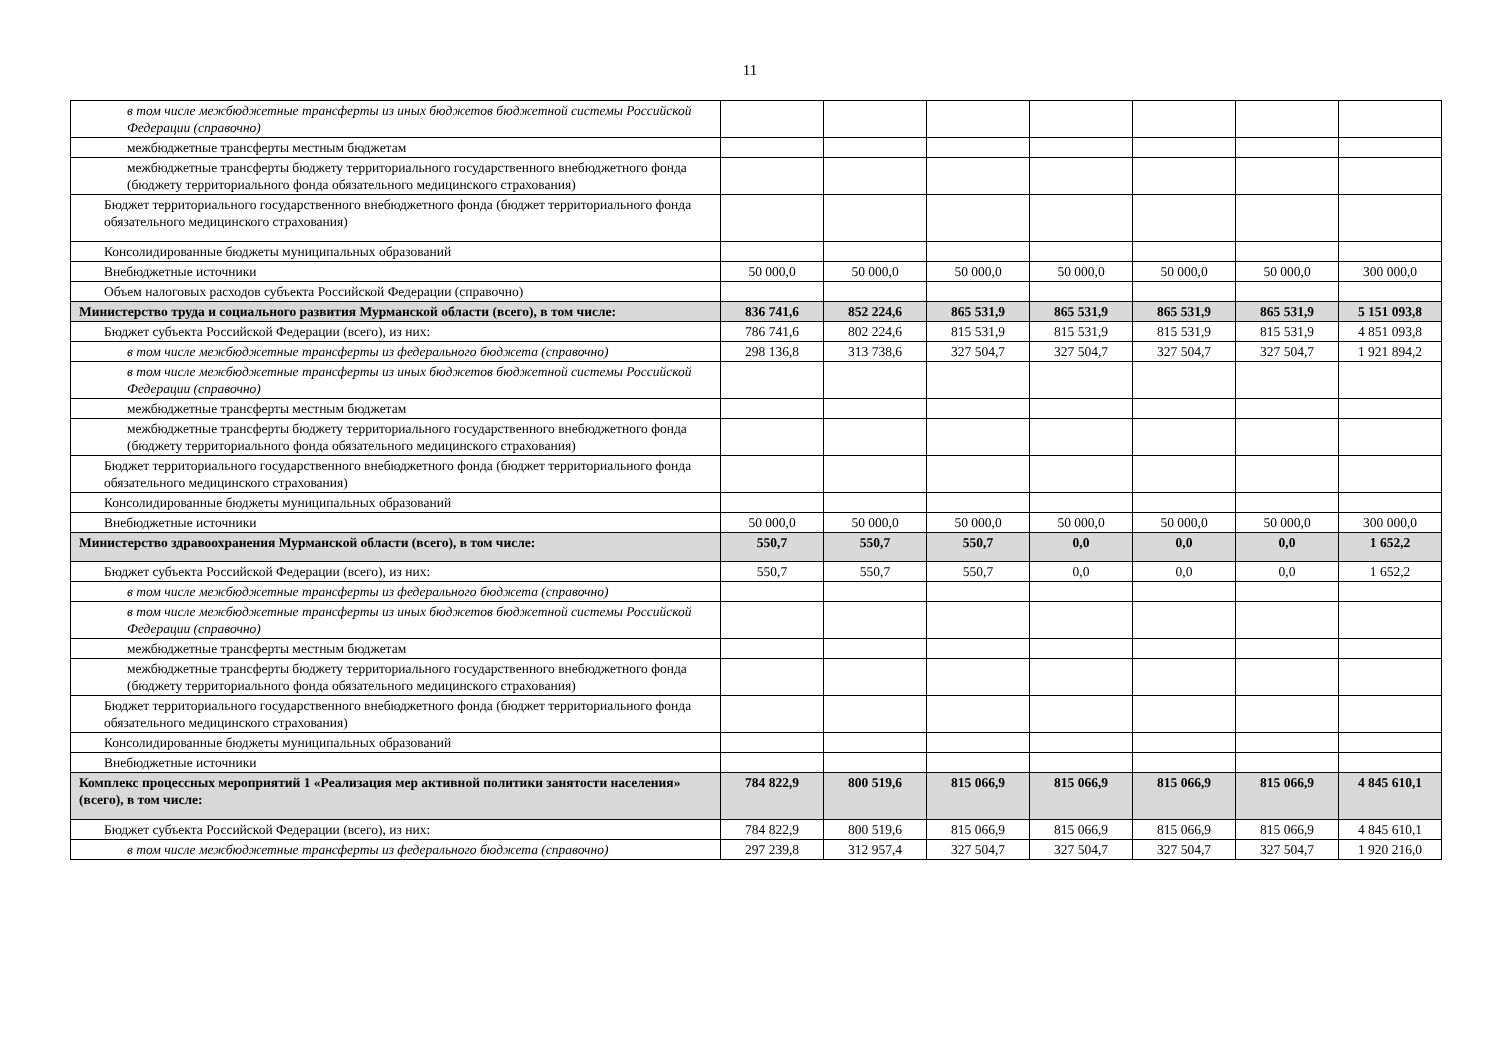11
| в том числе межбюджетные трансферты из иных бюджетов бюджетной системы Российской Федерации (справочно) | | | | | | | |
| межбюджетные трансферты местным бюджетам | | | | | | | |
| межбюджетные трансферты бюджету территориального государственного внебюджетного фонда (бюджету территориального фонда обязательного медицинского страхования) | | | | | | | |
| Бюджет территориального государственного внебюджетного фонда (бюджет территориального фонда обязательного медицинского страхования) | | | | | | | |
| Консолидированные бюджеты муниципальных образований | | | | | | | |
| Внебюджетные источники | 50 000,0 | 50 000,0 | 50 000,0 | 50 000,0 | 50 000,0 | 50 000,0 | 300 000,0 |
| Объем налоговых расходов субъекта Российской Федерации (справочно) | | | | | | | |
| Министерство труда и социального развития Мурманской области (всего), в том числе: | 836 741,6 | 852 224,6 | 865 531,9 | 865 531,9 | 865 531,9 | 865 531,9 | 5 151 093,8 |
| Бюджет субъекта Российской Федерации (всего), из них: | 786 741,6 | 802 224,6 | 815 531,9 | 815 531,9 | 815 531,9 | 815 531,9 | 4 851 093,8 |
| в том числе межбюджетные трансферты из федерального бюджета (справочно) | 298 136,8 | 313 738,6 | 327 504,7 | 327 504,7 | 327 504,7 | 327 504,7 | 1 921 894,2 |
| в том числе межбюджетные трансферты из иных бюджетов бюджетной системы Российской Федерации (справочно) | | | | | | | |
| межбюджетные трансферты местным бюджетам | | | | | | | |
| межбюджетные трансферты бюджету территориального государственного внебюджетного фонда (бюджету территориального фонда обязательного медицинского страхования) | | | | | | | |
| Бюджет территориального государственного внебюджетного фонда (бюджет территориального фонда обязательного медицинского страхования) | | | | | | | |
| Консолидированные бюджеты муниципальных образований | | | | | | | |
| Внебюджетные источники | 50 000,0 | 50 000,0 | 50 000,0 | 50 000,0 | 50 000,0 | 50 000,0 | 300 000,0 |
| Министерство здравоохранения Мурманской области (всего), в том числе: | 550,7 | 550,7 | 550,7 | 0,0 | 0,0 | 0,0 | 1 652,2 |
| Бюджет субъекта Российской Федерации (всего), из них: | 550,7 | 550,7 | 550,7 | 0,0 | 0,0 | 0,0 | 1 652,2 |
| в том числе межбюджетные трансферты из федерального бюджета (справочно) | | | | | | | |
| в том числе межбюджетные трансферты из иных бюджетов бюджетной системы Российской Федерации (справочно) | | | | | | | |
| межбюджетные трансферты местным бюджетам | | | | | | | |
| межбюджетные трансферты бюджету территориального государственного внебюджетного фонда (бюджету территориального фонда обязательного медицинского страхования) | | | | | | | |
| Бюджет территориального государственного внебюджетного фонда (бюджет территориального фонда обязательного медицинского страхования) | | | | | | | |
| Консолидированные бюджеты муниципальных образований | | | | | | | |
| Внебюджетные источники | | | | | | | |
| Комплекс процессных мероприятий 1 «Реализация мер активной политики занятости населения» (всего), в том числе: | 784 822,9 | 800 519,6 | 815 066,9 | 815 066,9 | 815 066,9 | 815 066,9 | 4 845 610,1 |
| Бюджет субъекта Российской Федерации (всего), из них: | 784 822,9 | 800 519,6 | 815 066,9 | 815 066,9 | 815 066,9 | 815 066,9 | 4 845 610,1 |
| в том числе межбюджетные трансферты из федерального бюджета (справочно) | 297 239,8 | 312 957,4 | 327 504,7 | 327 504,7 | 327 504,7 | 327 504,7 | 1 920 216,0 |